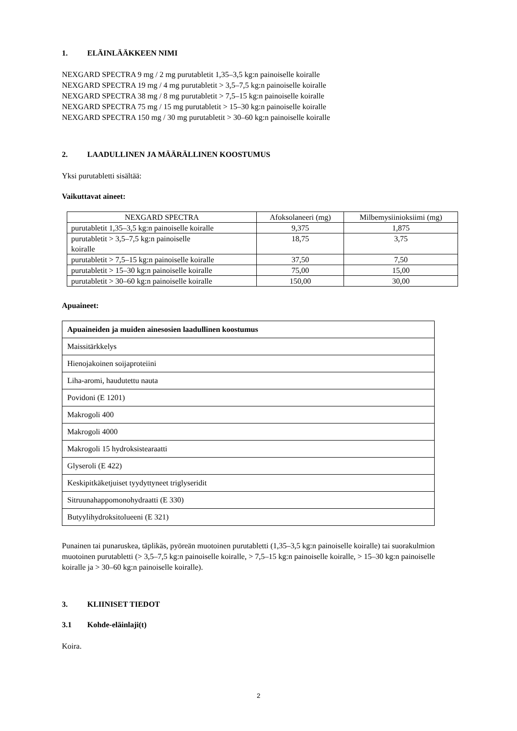1. ELÄINLÄÄKKEEN NIMI
NEXGARD SPECTRA 9 mg / 2 mg purutabletit 1,35–3,5 kg:n painoiselle koiralle
NEXGARD SPECTRA 19 mg / 4 mg purutabletit > 3,5–7,5 kg:n painoiselle koiralle
NEXGARD SPECTRA 38 mg / 8 mg purutabletit > 7,5–15 kg:n painoiselle koiralle
NEXGARD SPECTRA 75 mg / 15 mg purutabletit > 15–30 kg:n painoiselle koiralle
NEXGARD SPECTRA 150 mg / 30 mg purutabletit > 30–60 kg:n painoiselle koiralle
2. LAADULLINEN JA MÄÄRÄLLINEN KOOSTUMUS
Yksi purutabletti sisältää:
Vaikuttavat aineet:
| NEXGARD SPECTRA | Afoksolaneeri (mg) | Milbemysiinioksiimi (mg) |
| --- | --- | --- |
| purutabletit 1,35–3,5 kg:n painoiselle koiralle | 9,375 | 1,875 |
| purutabletit > 3,5–7,5 kg:n painoiselle koiralle | 18,75 | 3,75 |
| purutabletit > 7,5–15 kg:n painoiselle koiralle | 37,50 | 7,50 |
| purutabletit > 15–30 kg:n painoiselle koiralle | 75,00 | 15,00 |
| purutabletit > 30–60 kg:n painoiselle koiralle | 150,00 | 30,00 |
Apuaineet:
| Apuaineiden ja muiden ainesosien laadullinen koostumus |
| Maissitärkkelys |
| Hienojakoinen soijaproteiini |
| Liha-aromi, haudutettu nauta |
| Povidoni (E 1201) |
| Makrogoli 400 |
| Makrogoli 4000 |
| Makrogoli 15 hydroksistearaatti |
| Glyseroli (E 422) |
| Keskipitkäketjuiset tyydyttyneet triglyseridit |
| Sitruunahappomonohydraatti (E 330) |
| Butyylihydroksitolueeni (E 321) |
Punainen tai punaruskea, täplikäs, pyöreän muotoinen purutabletti (1,35–3,5 kg:n painoiselle koiralle) tai suorakulmion muotoinen purutabletti (> 3,5–7,5 kg:n painoiselle koiralle, > 7,5–15 kg:n painoiselle koiralle, > 15–30 kg:n painoiselle koiralle ja > 30–60 kg:n painoiselle koiralle).
3. KLIINISET TIEDOT
3.1 Kohde-eläinlaji(t)
Koira.
2